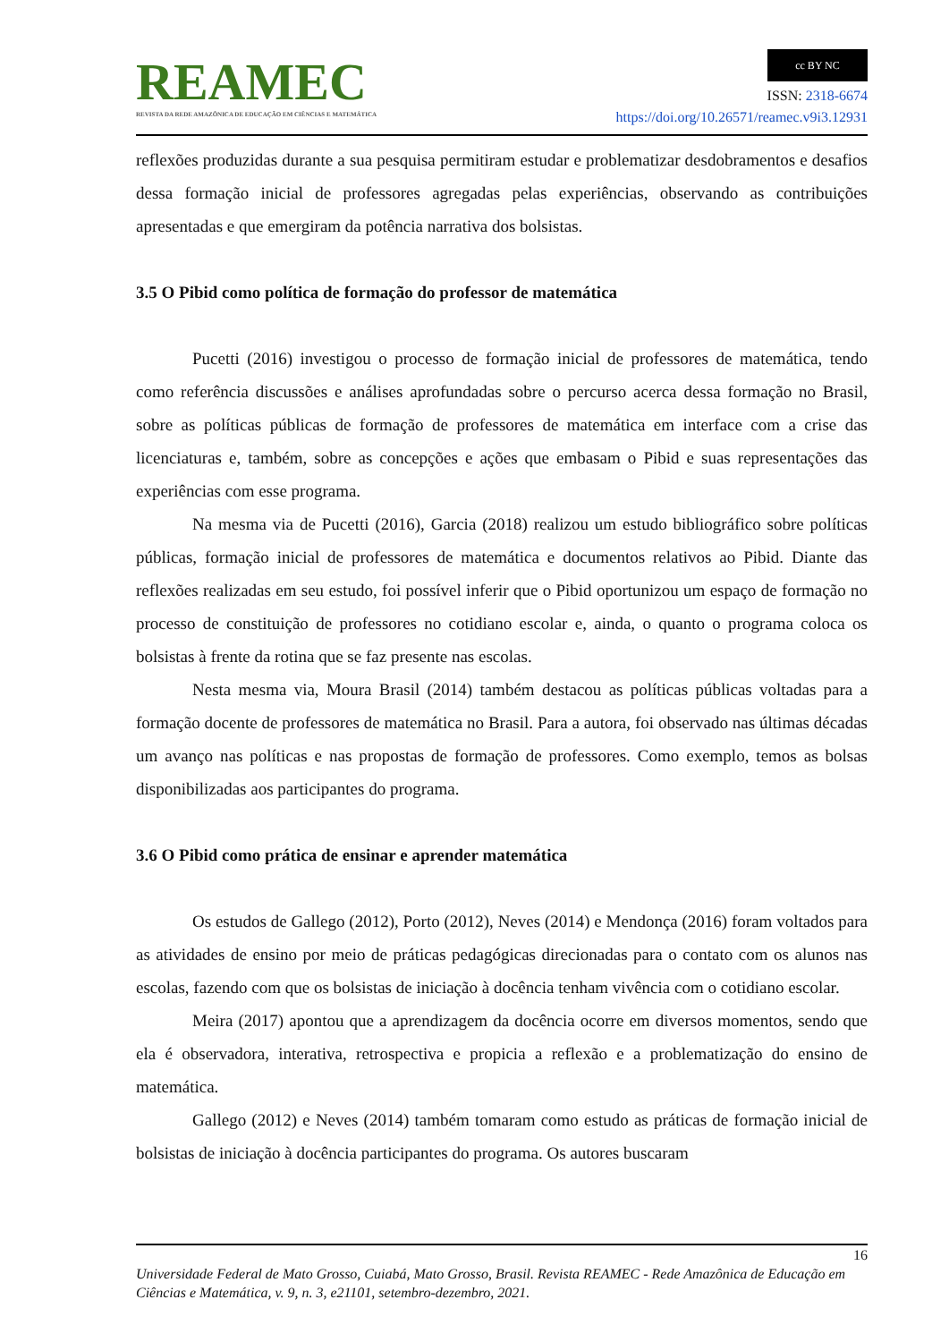REAMEC
REVISTA DA REDE AMAZÔNICA DE EDUCAÇÃO EM CIÊNCIAS E MATEMÁTICA
cc BY NC
ISSN: 2318-6674
https://doi.org/10.26571/reamec.v9i3.12931
reflexões produzidas durante a sua pesquisa permitiram estudar e problematizar desdobramentos e desafios dessa formação inicial de professores agregadas pelas experiências, observando as contribuições apresentadas e que emergiram da potência narrativa dos bolsistas.
3.5 O Pibid como política de formação do professor de matemática
Pucetti (2016) investigou o processo de formação inicial de professores de matemática, tendo como referência discussões e análises aprofundadas sobre o percurso acerca dessa formação no Brasil, sobre as políticas públicas de formação de professores de matemática em interface com a crise das licenciaturas e, também, sobre as concepções e ações que embasam o Pibid e suas representações das experiências com esse programa.
Na mesma via de Pucetti (2016), Garcia (2018) realizou um estudo bibliográfico sobre políticas públicas, formação inicial de professores de matemática e documentos relativos ao Pibid. Diante das reflexões realizadas em seu estudo, foi possível inferir que o Pibid oportunizou um espaço de formação no processo de constituição de professores no cotidiano escolar e, ainda, o quanto o programa coloca os bolsistas à frente da rotina que se faz presente nas escolas.
Nesta mesma via, Moura Brasil (2014) também destacou as políticas públicas voltadas para a formação docente de professores de matemática no Brasil. Para a autora, foi observado nas últimas décadas um avanço nas políticas e nas propostas de formação de professores. Como exemplo, temos as bolsas disponibilizadas aos participantes do programa.
3.6 O Pibid como prática de ensinar e aprender matemática
Os estudos de Gallego (2012), Porto (2012), Neves (2014) e Mendonça (2016) foram voltados para as atividades de ensino por meio de práticas pedagógicas direcionadas para o contato com os alunos nas escolas, fazendo com que os bolsistas de iniciação à docência tenham vivência com o cotidiano escolar.
Meira (2017) apontou que a aprendizagem da docência ocorre em diversos momentos, sendo que ela é observadora, interativa, retrospectiva e propicia a reflexão e a problematização do ensino de matemática.
Gallego (2012) e Neves (2014) também tomaram como estudo as práticas de formação inicial de bolsistas de iniciação à docência participantes do programa. Os autores buscaram
16
Universidade Federal de Mato Grosso, Cuiabá, Mato Grosso, Brasil. Revista REAMEC - Rede Amazônica de Educação em Ciências e Matemática, v. 9, n. 3, e21101, setembro-dezembro, 2021.